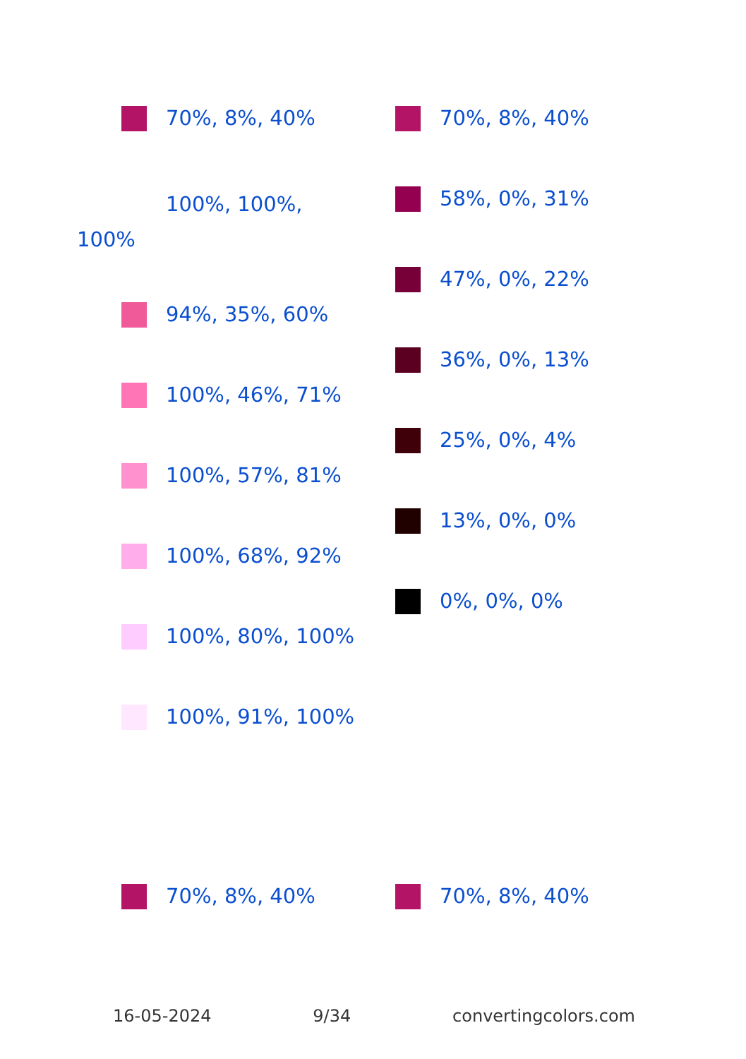70%, 8%, 40%
100%, 100%,
100%
94%, 35%, 60%
100%, 46%, 71%
100%, 57%, 81%
100%, 68%, 92%
100%, 80%, 100%
100%, 91%, 100%
70%, 8%, 40%
58%, 0%, 31%
47%, 0%, 22%
36%, 0%, 13%
25%, 0%, 4%
13%, 0%, 0%
0%, 0%, 0%
70%, 8%, 40% 70%, 8%, 40%
16-05-2024 9/34 convertingcolors.com